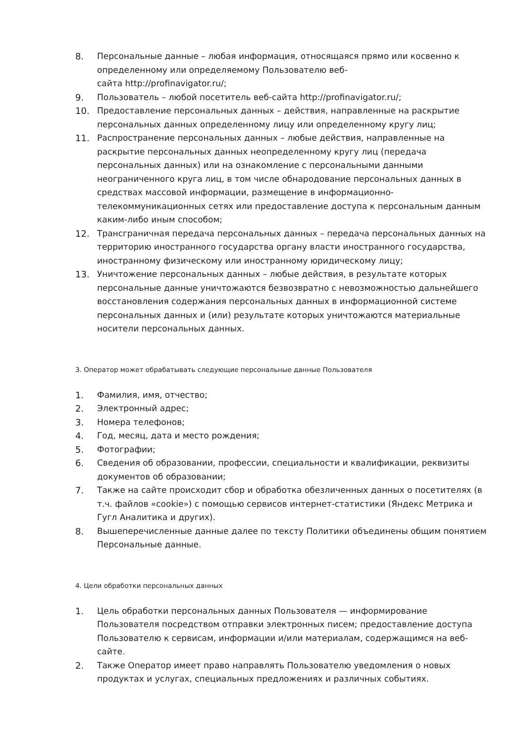8. Персональные данные – любая информация, относящаяся прямо или косвенно к определенному или определяемому Пользователю веб-
сайта http://profinavigator.ru/;
9. Пользователь – любой посетитель веб-сайта http://profinavigator.ru/;
10. Предоставление персональных данных – действия, направленные на раскрытие персональных данных определенному лицу или определенному кругу лиц;
11. Распространение персональных данных – любые действия, направленные на раскрытие персональных данных неопределенному кругу лиц (передача персональных данных) или на ознакомление с персональными данными неограниченного круга лиц, в том числе обнародование персональных данных в средствах массовой информации, размещение в информационно-телекоммуникационных сетях или предоставление доступа к персональным данным каким-либо иным способом;
12. Трансграничная передача персональных данных – передача персональных данных на территорию иностранного государства органу власти иностранного государства, иностранному физическому или иностранному юридическому лицу;
13. Уничтожение персональных данных – любые действия, в результате которых персональные данные уничтожаются безвозвратно с невозможностью дальнейшего восстановления содержания персональных данных в информационной системе персональных данных и (или) результате которых уничтожаются материальные носители персональных данных.
3. Оператор может обрабатывать следующие персональные данные Пользователя
1. Фамилия, имя, отчество;
2. Электронный адрес;
3. Номера телефонов;
4. Год, месяц, дата и место рождения;
5. Фотографии;
6. Сведения об образовании, профессии, специальности и квалификации, реквизиты документов об образовании;
7. Также на сайте происходит сбор и обработка обезличенных данных о посетителях (в т.ч. файлов «cookie») с помощью сервисов интернет-статистики (Яндекс Метрика и Гугл Аналитика и других).
8. Вышеперечисленные данные далее по тексту Политики объединены общим понятием Персональные данные.
4. Цели обработки персональных данных
1. Цель обработки персональных данных Пользователя — информирование Пользователя посредством отправки электронных писем; предоставление доступа Пользователю к сервисам, информации и/или материалам, содержащимся на веб-сайте.
2. Также Оператор имеет право направлять Пользователю уведомления о новых продуктах и услугах, специальных предложениях и различных событиях.